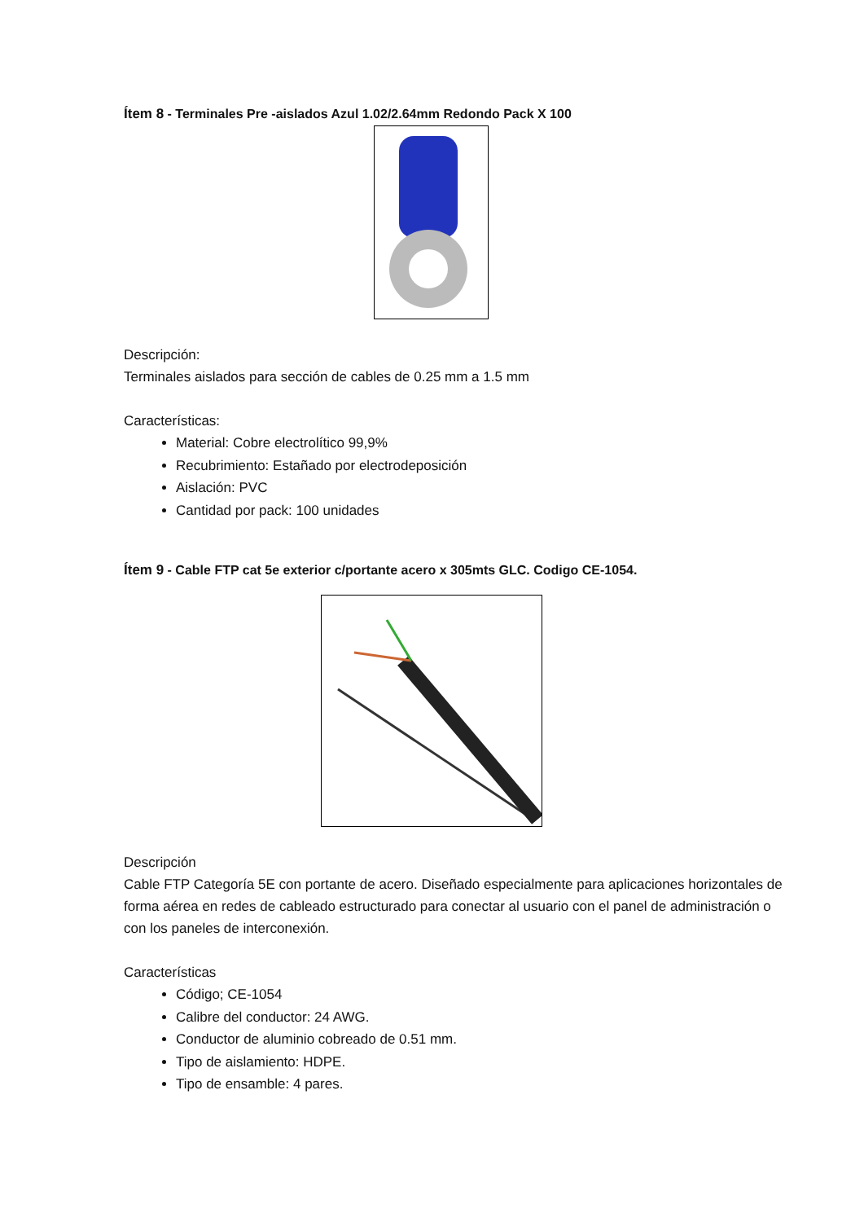Ítem 8 - Terminales Pre -aislados Azul 1.02/2.64mm Redondo Pack X 100
Descripción:
Terminales aislados para sección de cables de 0.25 mm a 1.5 mm
Características:
Material: Cobre electrolítico 99,9%
Recubrimiento: Estañado por electrodeposición
Aislación: PVC
Cantidad por pack: 100 unidades
Ítem 9 - Cable FTP cat 5e exterior c/portante acero x 305mts GLC. Codigo CE-1054.
Descripción
Cable FTP Categoría 5E con portante de acero. Diseñado especialmente para aplicaciones horizontales de forma aérea en redes de cableado estructurado para conectar al usuario con el panel de administración o con los paneles de interconexión.
Características
Código; CE-1054
Calibre del conductor: 24 AWG.
Conductor de aluminio cobreado de 0.51 mm.
Tipo de aislamiento: HDPE.
Tipo de ensamble: 4 pares.